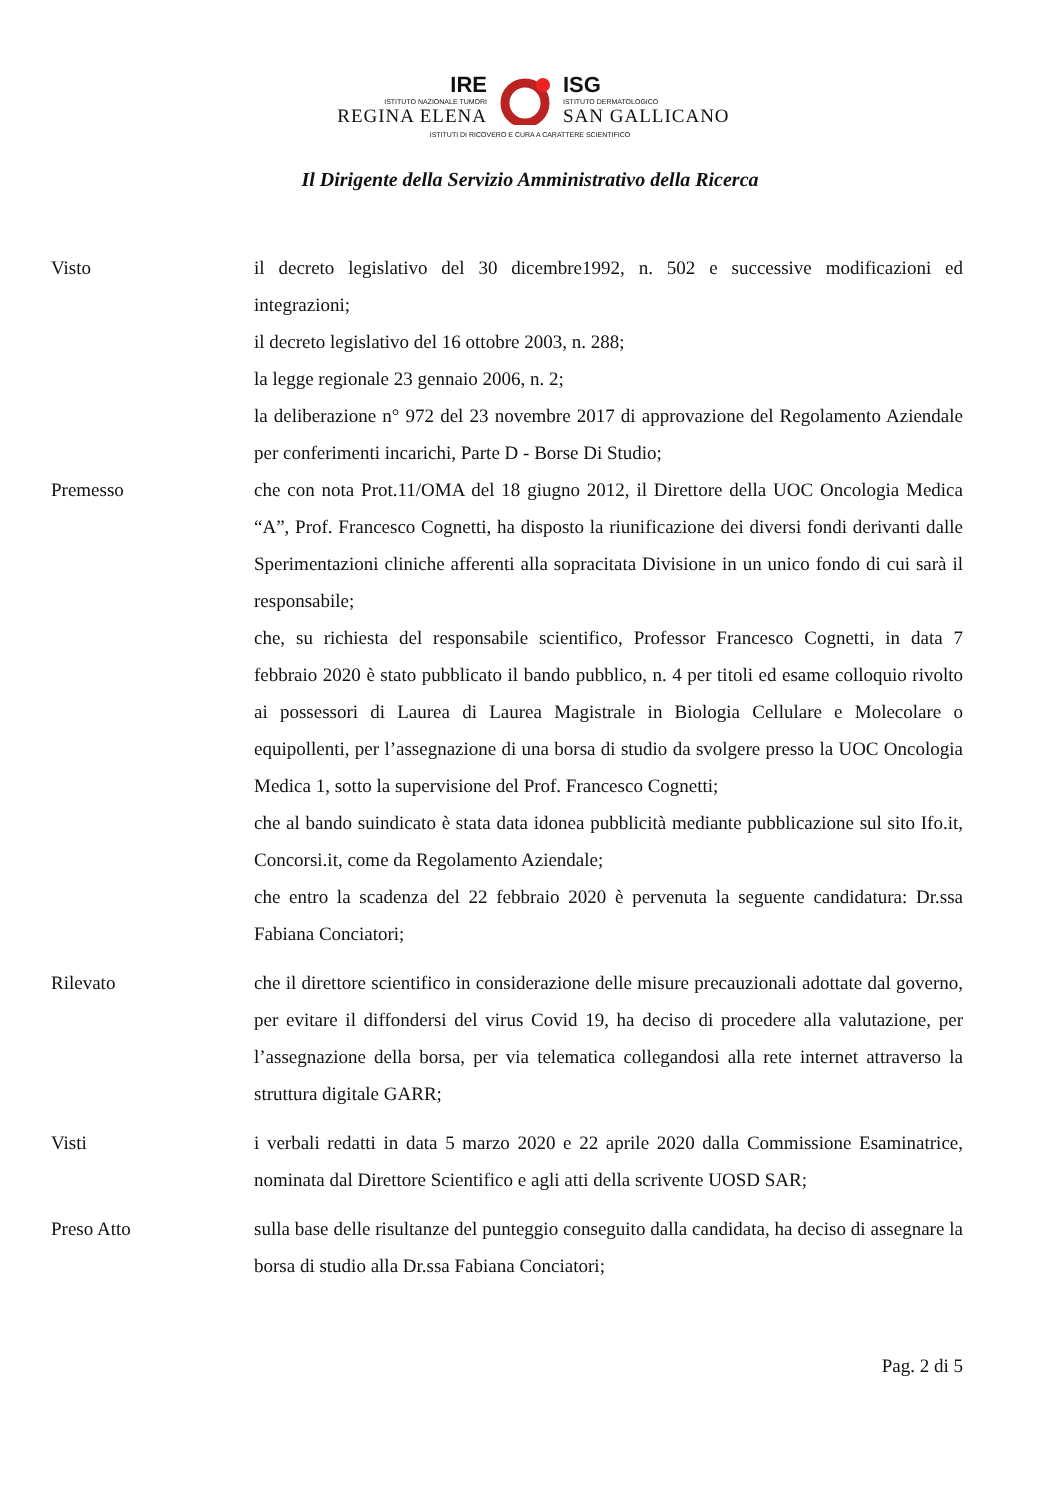IRE
ISTITUTO NAZIONALE TUMORI
REGINA ELENA
ISG
ISTITUTO DERMATOLOGICO
SAN GALLICANO
ISTITUTI DI RICOVERO E CURA A CARATTERE SCIENTIFICO
Il Dirigente della Servizio Amministrativo della Ricerca
Visto il decreto legislativo del 30 dicembre1992, n. 502 e successive modificazioni ed integrazioni;
il decreto legislativo del 16 ottobre 2003, n. 288;
la legge regionale 23 gennaio 2006, n. 2;
la deliberazione n° 972 del 23 novembre 2017 di approvazione del Regolamento Aziendale per conferimenti incarichi, Parte D - Borse Di Studio;
Premesso che con nota Prot.11/OMA del 18 giugno 2012, il Direttore della UOC Oncologia Medica “A”, Prof. Francesco Cognetti, ha disposto la riunificazione dei diversi fondi derivanti dalle Sperimentazioni cliniche afferenti alla sopracitata Divisione in un unico fondo di cui sarà il responsabile;
che, su richiesta del responsabile scientifico, Professor Francesco Cognetti, in data 7 febbraio 2020 è stato pubblicato il bando pubblico, n. 4 per titoli ed esame colloquio rivolto ai possessori di Laurea di Laurea Magistrale in Biologia Cellulare e Molecolare o equipollenti, per l’assegnazione di una borsa di studio da svolgere presso la UOC Oncologia Medica 1, sotto la supervisione del Prof. Francesco Cognetti;
che al bando suindicato è stata data idonea pubblicità mediante pubblicazione sul sito Ifo.it, Concorsi.it, come da Regolamento Aziendale;
che entro la scadenza del 22 febbraio 2020 è pervenuta la seguente candidatura: Dr.ssa Fabiana Conciatori;
Rilevato che il direttore scientifico in considerazione delle misure precauzionali adottate dal governo, per evitare il diffondersi del virus Covid 19, ha deciso di procedere alla valutazione, per l’assegnazione della borsa, per via telematica collegandosi alla rete internet attraverso la struttura digitale GARR;
Visti i verbali redatti in data 5 marzo 2020 e 22 aprile 2020 dalla Commissione Esaminatrice, nominata dal Direttore Scientifico e agli atti della scrivente UOSD SAR;
Preso Atto sulla base delle risultanze del punteggio conseguito dalla candidata, ha deciso di assegnare la borsa di studio alla Dr.ssa Fabiana Conciatori;
Pag. 2 di 5